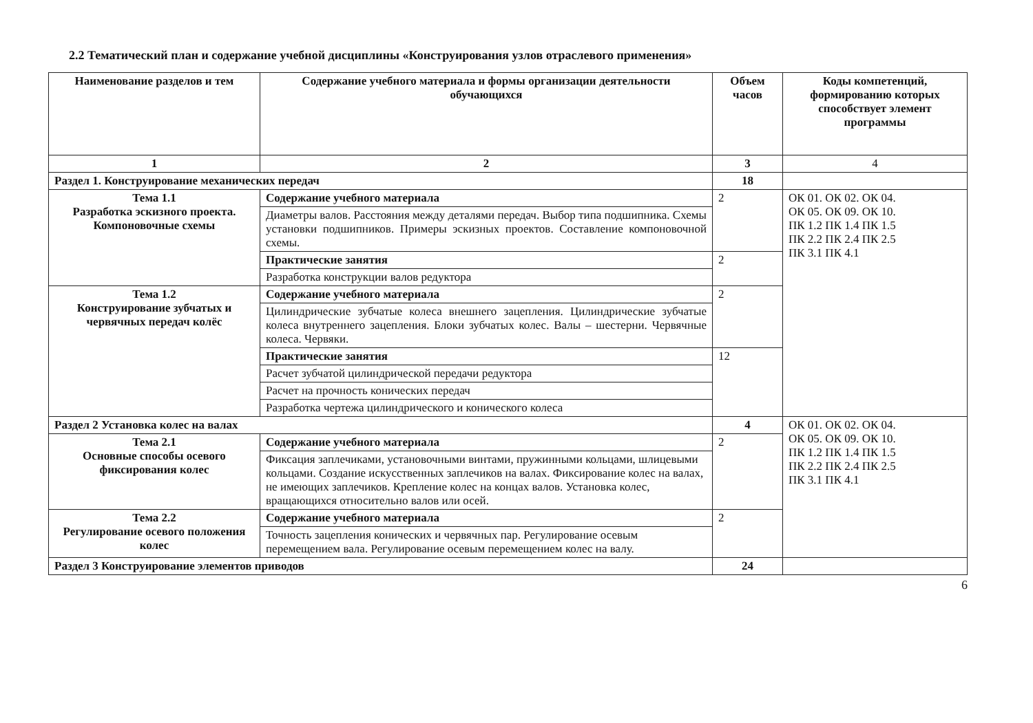2.2 Тематический план и содержание учебной дисциплины «Конструирования узлов отраслевого применения»
| Наименование разделов и тем | Содержание учебного материала и формы организации деятельности обучающихся | Объем часов | Коды компетенций, формированию которых способствует элемент программы |
| --- | --- | --- | --- |
| 1 | 2 | 3 | 4 |
| Раздел 1. Конструирование механических передач | | 18 | |
| Тема 1.1 Разработка эскизного проекта. Компоновочные схемы | Содержание учебного материала | 2 | ОК 01. ОК 02. ОК 04. ОК 05. ОК 09. ОК 10. ПК 1.2 ПК 1.4 ПК 1.5 ПК 2.2 ПК 2.4 ПК 2.5 ПК 3.1 ПК 4.1 |
| | Диаметры валов. Расстояния между деталями передач. Выбор типа подшипника. Схемы установки подшипников. Примеры эскизных проектов. Составление компоновочной схемы. | | |
| | Практические занятия | 2 | |
| | Разработка конструкции валов редуктора | | |
| Тема 1.2 Конструирование зубчатых и червячных передач колёс | Содержание учебного материала | 2 | |
| | Цилиндрические зубчатые колеса внешнего зацепления. Цилиндрические зубчатые колеса внутреннего зацепления. Блоки зубчатых колес. Валы – шестерни. Червячные колеса. Червяки. | | |
| | Практические занятия | 12 | |
| | Расчет зубчатой цилиндрической передачи редуктора | | |
| | Расчет на прочность конических передач | | |
| | Разработка чертежа цилиндрического и конического колеса | | |
| Раздел 2 Установка колес на валах | | 4 | ОК 01. ОК 02. ОК 04. ОК 05. ОК 09. ОК 10. ПК 1.2 ПК 1.4 ПК 1.5 ПК 2.2 ПК 2.4 ПК 2.5 ПК 3.1 ПК 4.1 |
| Тема 2.1 Основные способы осевого фиксирования колес | Содержание учебного материала | 2 | |
| | Фиксация заплечиками, установочными винтами, пружинными кольцами, шлицевыми кольцами. Создание искусственных заплечиков на валах. Фиксирование колес на валах, не имеющих заплечиков. Крепление колес на концах валов. Установка колес, вращающихся относительно валов или осей. | | |
| Тема 2.2 Регулирование осевого положения колес | Содержание учебного материала | 2 | |
| | Точность зацепления конических и червячных пар. Регулирование осевым перемещением вала. Регулирование осевым перемещением колес на валу. | | |
| Раздел 3 Конструирование элементов приводов | | 24 | |
6